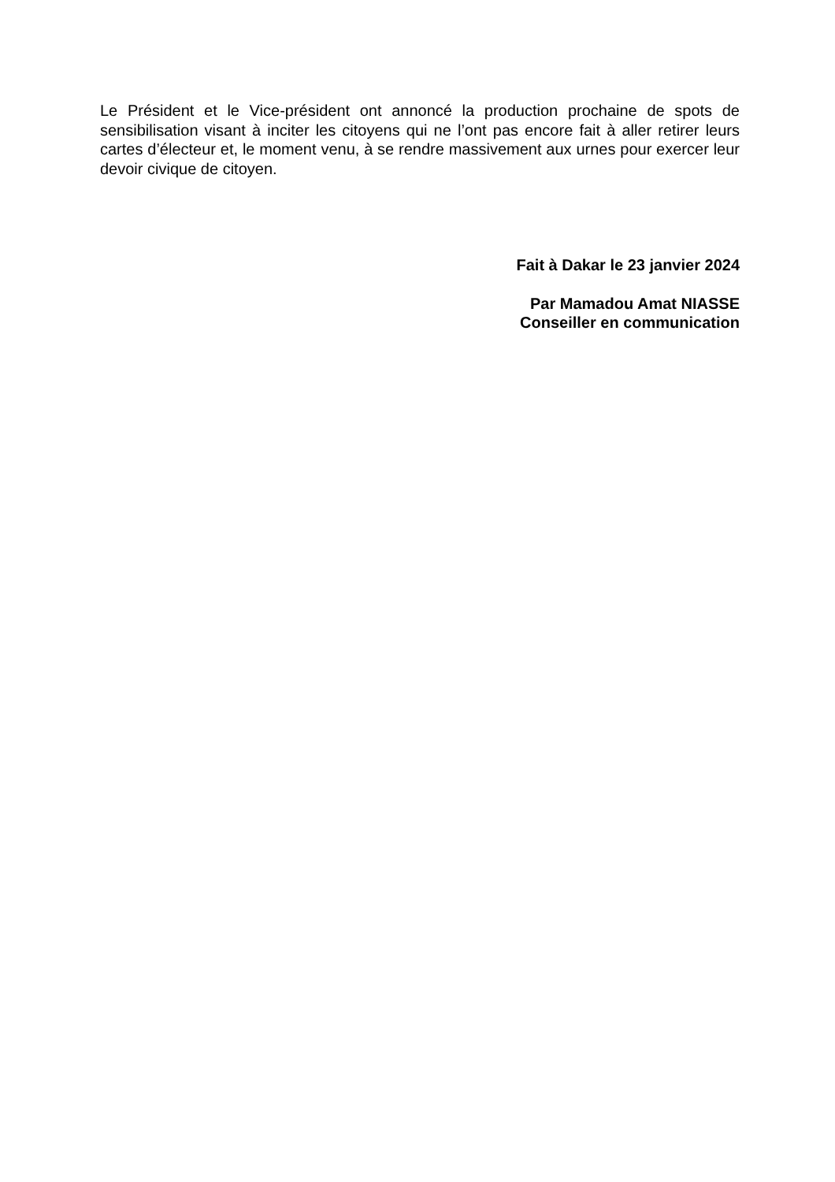Le Président et le Vice-président ont annoncé la production prochaine de spots de sensibilisation visant à inciter les citoyens qui ne l’ont pas encore fait à aller retirer leurs cartes d’électeur et, le moment venu, à se rendre massivement aux urnes pour exercer leur devoir civique de citoyen.
Fait à Dakar le 23 janvier 2024
Par Mamadou Amat NIASSE
Conseiller en communication